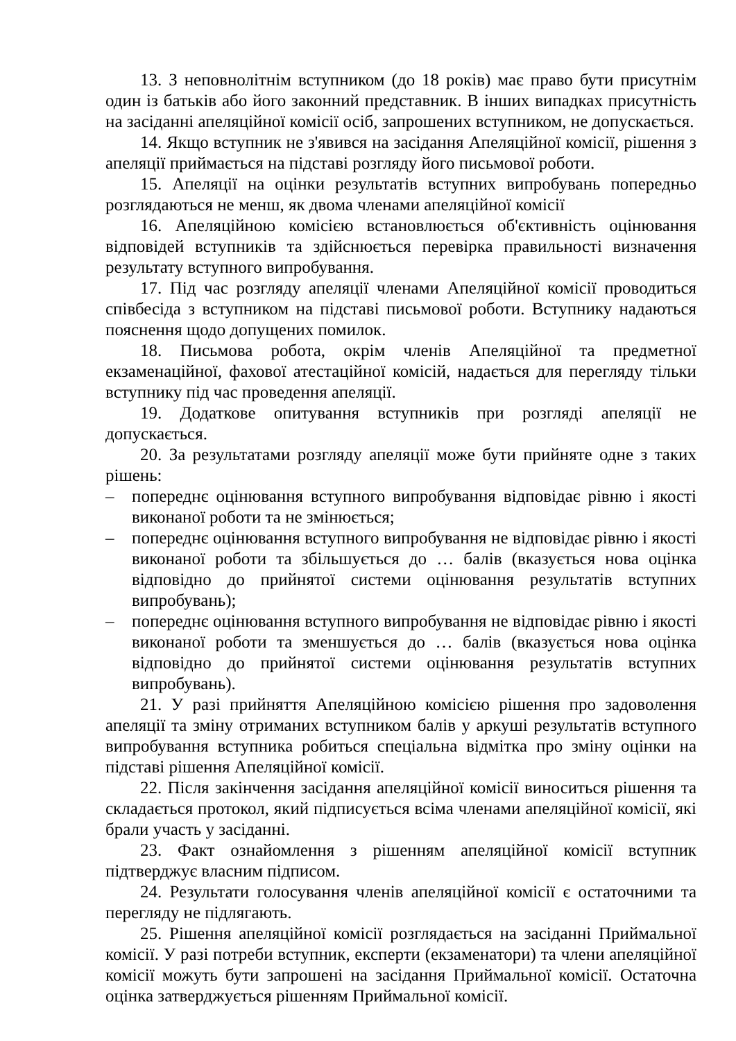13. З неповнолітнім вступником (до 18 років) має право бути присутнім один із батьків або його законний представник. В інших випадках присутність на засіданні апеляційної комісії осіб, запрошених вступником, не допускається.
14. Якщо вступник не з'явився на засідання Апеляційної комісії, рішення з апеляції приймається на підставі розгляду його письмової роботи.
15. Апеляції на оцінки результатів вступних випробувань попередньо розглядаються не менш, як двома членами апеляційної комісії
16. Апеляційною комісією встановлюється об'єктивність оцінювання відповідей вступників та здійснюється перевірка правильності визначення результату вступного випробування.
17. Під час розгляду апеляції членами Апеляційної комісії проводиться співбесіда з вступником на підставі письмової роботи. Вступнику надаються пояснення щодо допущених помилок.
18. Письмова робота, окрім членів Апеляційної та предметної екзаменаційної, фахової атестаційної комісій, надається для перегляду тільки вступнику під час проведення апеляції.
19. Додаткове опитування вступників при розгляді апеляції не допускається.
20. За результатами розгляду апеляції може бути прийняте одне з таких рішень:
– попереднє оцінювання вступного випробування відповідає рівню і якості виконаної роботи та не змінюється;
– попереднє оцінювання вступного випробування не відповідає рівню і якості виконаної роботи та збільшується до … балів (вказується нова оцінка відповідно до прийнятої системи оцінювання результатів вступних випробувань);
– попереднє оцінювання вступного випробування не відповідає рівню і якості виконаної роботи та зменшується до … балів (вказується нова оцінка відповідно до прийнятої системи оцінювання результатів вступних випробувань).
21. У разі прийняття Апеляційною комісією рішення про задоволення апеляції та зміну отриманих вступником балів у аркуші результатів вступного випробування вступника робиться спеціальна відмітка про зміну оцінки на підставі рішення Апеляційної комісії.
22. Після закінчення засідання апеляційної комісії виноситься рішення та складається протокол, який підписується всіма членами апеляційної комісії, які брали участь у засіданні.
23. Факт ознайомлення з рішенням апеляційної комісії вступник підтверджує власним підписом.
24. Результати голосування членів апеляційної комісії є остаточними та перегляду не підлягають.
25. Рішення апеляційної комісії розглядається на засіданні Приймальної комісії. У разі потреби вступник, експерти (екзаменатори) та члени апеляційної комісії можуть бути запрошені на засідання Приймальної комісії. Остаточна оцінка затверджується рішенням Приймальної комісії.